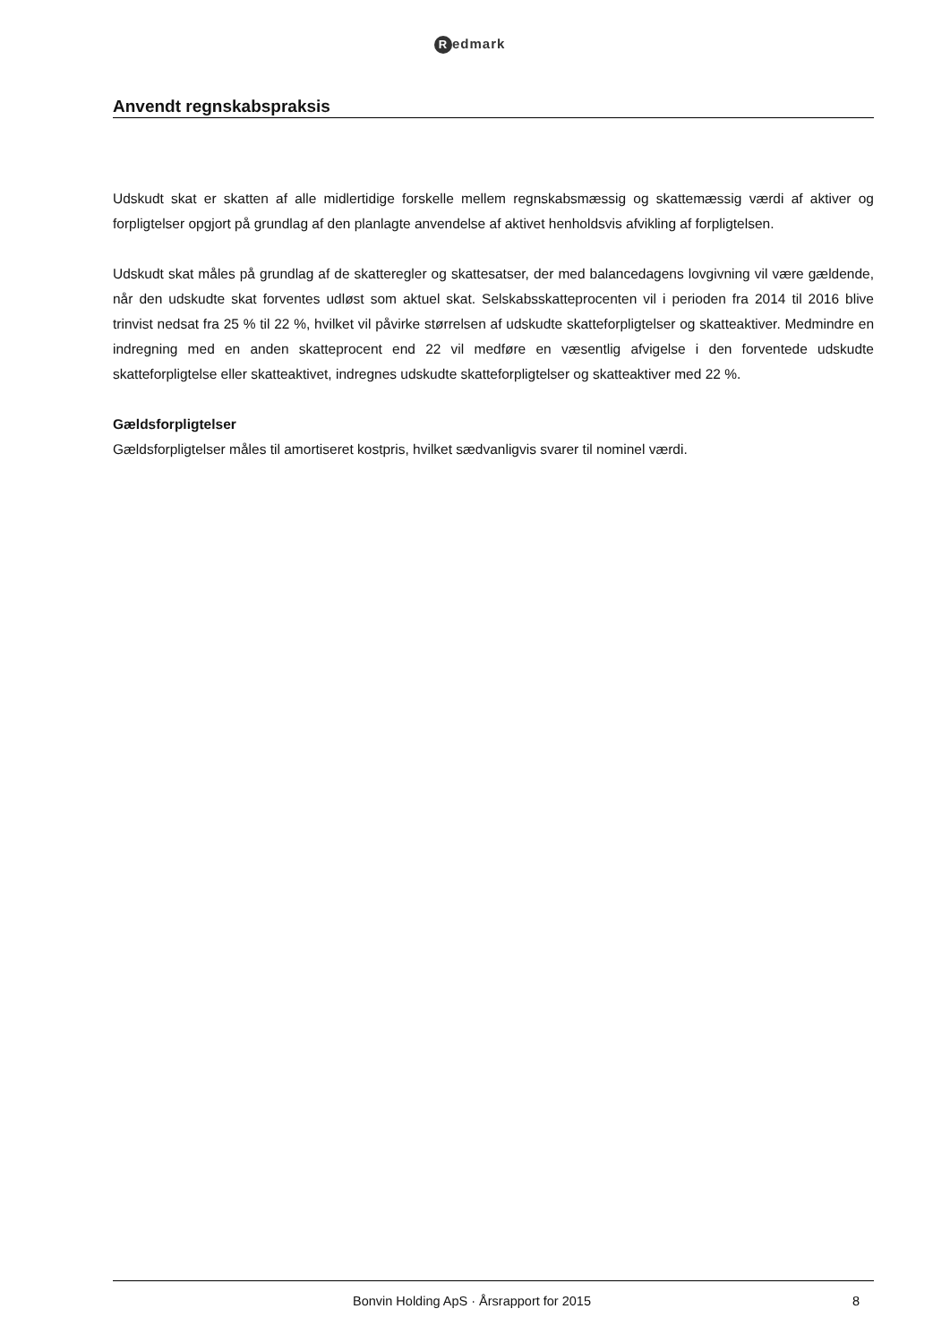Redmark
Anvendt regnskabspraksis
Udskudt skat er skatten af alle midlertidige forskelle mellem regnskabsmæssig og skattemæssig værdi af aktiver og forpligtelser opgjort på grundlag af den planlagte anvendelse af aktivet henholdsvis afvikling af forpligtelsen.
Udskudt skat måles på grundlag af de skatteregler og skattesatser, der med balancedagens lovgivning vil være gældende, når den udskudte skat forventes udløst som aktuel skat. Selskabsskatteprocenten vil i perioden fra 2014 til 2016 blive trinvist nedsat fra 25 % til 22 %, hvilket vil påvirke størrelsen af udskudte skatteforpligtelser og skatteaktiver. Medmindre en indregning med en anden skatteprocent end 22 vil medføre en væsentlig afvigelse i den forventede udskudte skatteforpligtelse eller skatteaktivet, indregnes udskudte skatteforpligtelser og skatteaktiver med 22 %.
Gældsforpligtelser
Gældsforpligtelser måles til amortiseret kostpris, hvilket sædvanligvis svarer til nominel værdi.
Bonvin Holding ApS · Årsrapport for 2015 8